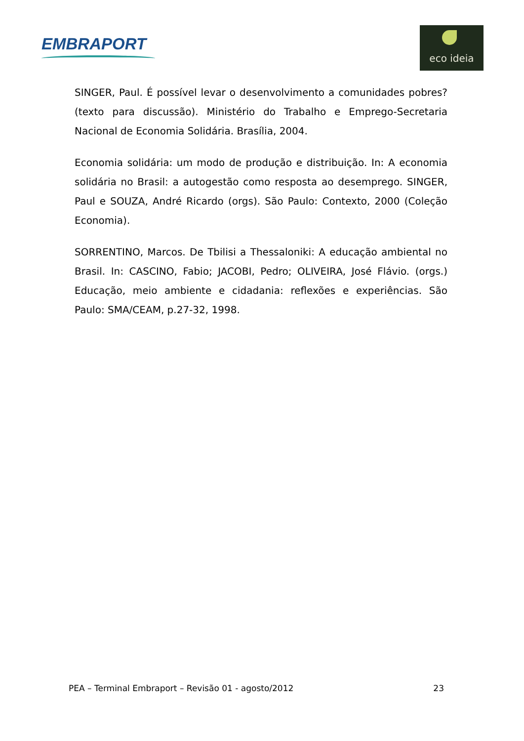EMBRAPORT
eco ideia
SINGER, Paul. É possível levar o desenvolvimento a comunidades pobres? (texto para discussão). Ministério do Trabalho e Emprego-Secretaria Nacional de Economia Solidária. Brasília, 2004.
Economia solidária: um modo de produção e distribuição. In: A economia solidária no Brasil: a autogestão como resposta ao desemprego. SINGER, Paul e SOUZA, André Ricardo (orgs). São Paulo: Contexto, 2000 (Coleção Economia).
SORRENTINO, Marcos. De Tbilisi a Thessaloniki: A educação ambiental no Brasil. In: CASCINO, Fabio; JACOBI, Pedro; OLIVEIRA, José Flávio. (orgs.) Educação, meio ambiente e cidadania: reflexões e experiências. São Paulo: SMA/CEAM, p.27-32, 1998.
PEA – Terminal Embraport – Revisão 01 - agosto/2012 23